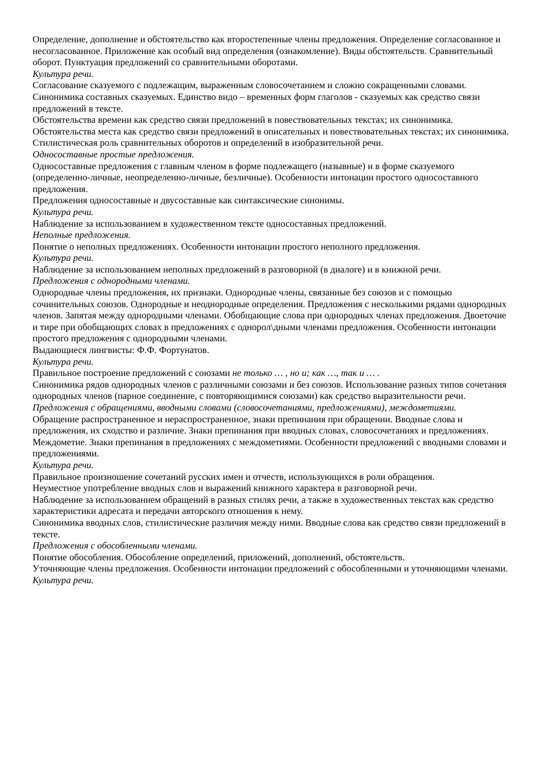Определение, дополнение и обстоятельство как второстепенные члены предложения. Определение согласованное и несогласованное. Приложение как особый вид определения (ознакомление). Виды обстоятельств. Сравнительный оборот. Пунктуация предложений со сравнительными оборотами.
Культура речи.
Согласование сказуемого с подлежащим, выраженным словосочетанием и сложно сокращенными словами.
Синонимика составных сказуемых. Единство видо – временных форм глаголов - сказуемых как средство связи предложений в тексте.
Обстоятельства времени как средство связи предложений в повествовательных текстах; их синонимика.
Обстоятельства места как средство связи предложений в описательных и повествовательных текстах; их синонимика.
Стилистическая роль сравнительных оборотов и определений в изобразительной речи.
Односоставные простые предложения.
Односоставные предложения с главным членом в форме подлежащего (назывные) и в форме сказуемого (определенно-личные, неопределенно-личные, безличные). Особенности интонации простого односоставного предложения.
Предложения односоставные и двусоставные как синтаксические синонимы.
Культура речи.
Наблюдение за использованием в художественном тексте односоставных предложений.
Неполные предложения.
Понятие о неполных предложениях. Особенности интонации простого неполного предложения.
Культура речи.
Наблюдение за использованием неполных предложений в разговорной (в диалоге) и в книжной речи.
Предложения с однородными членами.
Однородные члены предложения, их признаки. Однородные члены, связанные без союзов и с помощью сочинительных союзов. Однородные и неоднородные определения. Предложения с несколькими рядами однородных членов. Запятая между однородными членами. Обобщающие слова при однородных членах предложения. Двоеточие и тире при обобщающих словах в предложениях с однорол\дными членами предложения. Особенности интонации простого предложения с однородными членами.
Выдающиеся лингвисты: Ф.Ф. Фортунатов.
Культура речи.
Правильное построение предложений с союзами не только … , но и; как …, так и … .
Синонимика рядов однородных членов с различными союзами и без союзов. Использование разных типов сочетания однородных членов (парное соединение, с повторяющимися союзами) как средство выразительности речи.
Предложения с обращениями, вводными словами (словосочетаниями, предложениями), междометиями.
Обращение распространенное и нераспространенное, знаки препинания при обращении. Вводные слова и предложения, их сходство и различие. Знаки препинания при вводных словах, словосочетаниях и предложениях. Междометие. Знаки препинания в предложениях с междометиями. Особенности предложений с вводными словами и предложениями.
Культура речи.
Правильное произношение сочетаний русских имен и отчеств, использующихся в роли обращения.
Неуместное употребление вводных слов и выражений книжного характера в разговорной речи.
Наблюдение за использованием обращений в разных стилях речи, а также в художественных текстах как средство характеристики адресата и передачи авторского отношения к нему.
Синонимика вводных слов, стилистические различия между ними. Вводные слова как средство связи предложений в тексте.
Предложения с обособленными членами.
Понятие обособления. Обособление определений, приложений, дополнений, обстоятельств.
Уточняющие члены предложения. Особенности интонации предложений с обособленными и уточняющими членами.
Культура речи.